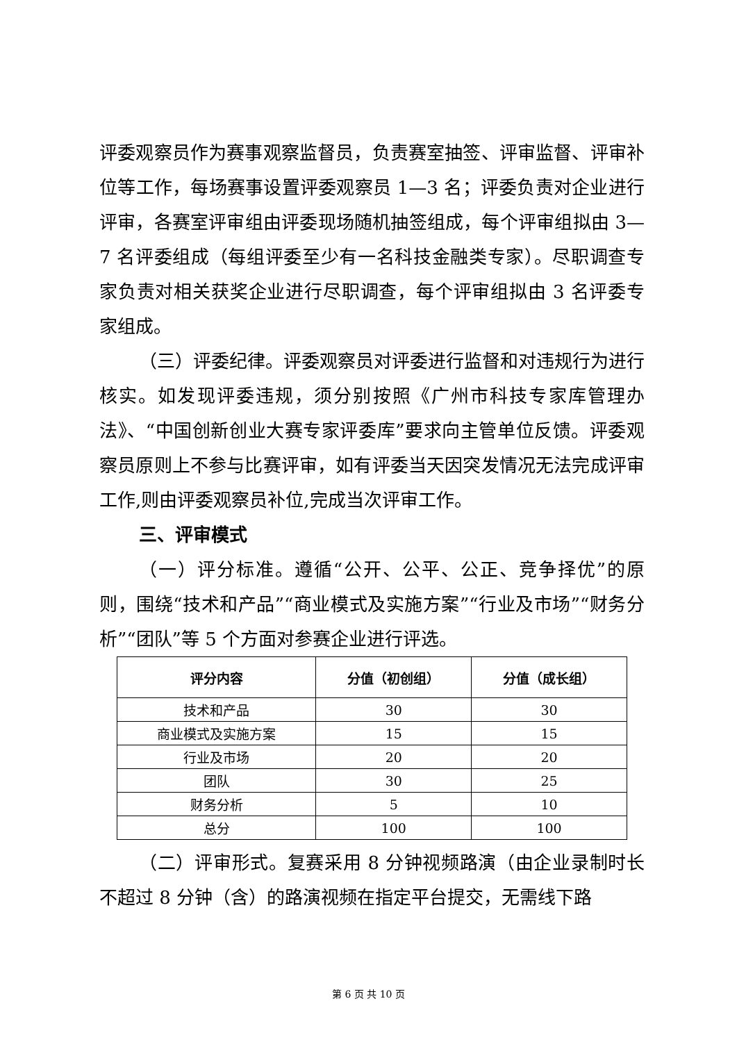评委观察员作为赛事观察监督员，负责赛室抽签、评审监督、评审补位等工作，每场赛事设置评委观察员 1—3 名；评委负责对企业进行评审，各赛室评审组由评委现场随机抽签组成，每个评审组拟由 3—7 名评委组成（每组评委至少有一名科技金融类专家）。尽职调查专家负责对相关获奖企业进行尽职调查，每个评审组拟由 3 名评委专家组成。
（三）评委纪律。评委观察员对评委进行监督和对违规行为进行核实。如发现评委违规，须分别按照《广州市科技专家库管理办法》、“中国创新创业大赛专家评委库”要求向主管单位反馈。评委观察员原则上不参与比赛评审，如有评委当天因突发情况无法完成评审工作,则由评委观察员补位,完成当次评审工作。
三、评审模式
（一）评分标准。遵循“公开、公平、公正、竞争择优”的原则，围绕“技术和产品”“商业模式及实施方案”“行业及市场”“财务分析”“团队”等 5 个方面对参赛企业进行评选。
| 评分内容 | 分值（初创组） | 分值（成长组） |
| --- | --- | --- |
| 技术和产品 | 30 | 30 |
| 商业模式及实施方案 | 15 | 15 |
| 行业及市场 | 20 | 20 |
| 团队 | 30 | 25 |
| 财务分析 | 5 | 10 |
| 总分 | 100 | 100 |
（二）评审形式。复赛采用 8 分钟视频路演（由企业录制时长不超过 8 分钟（含）的路演视频在指定平台提交，无需线下路
第 6 页 共 10 页